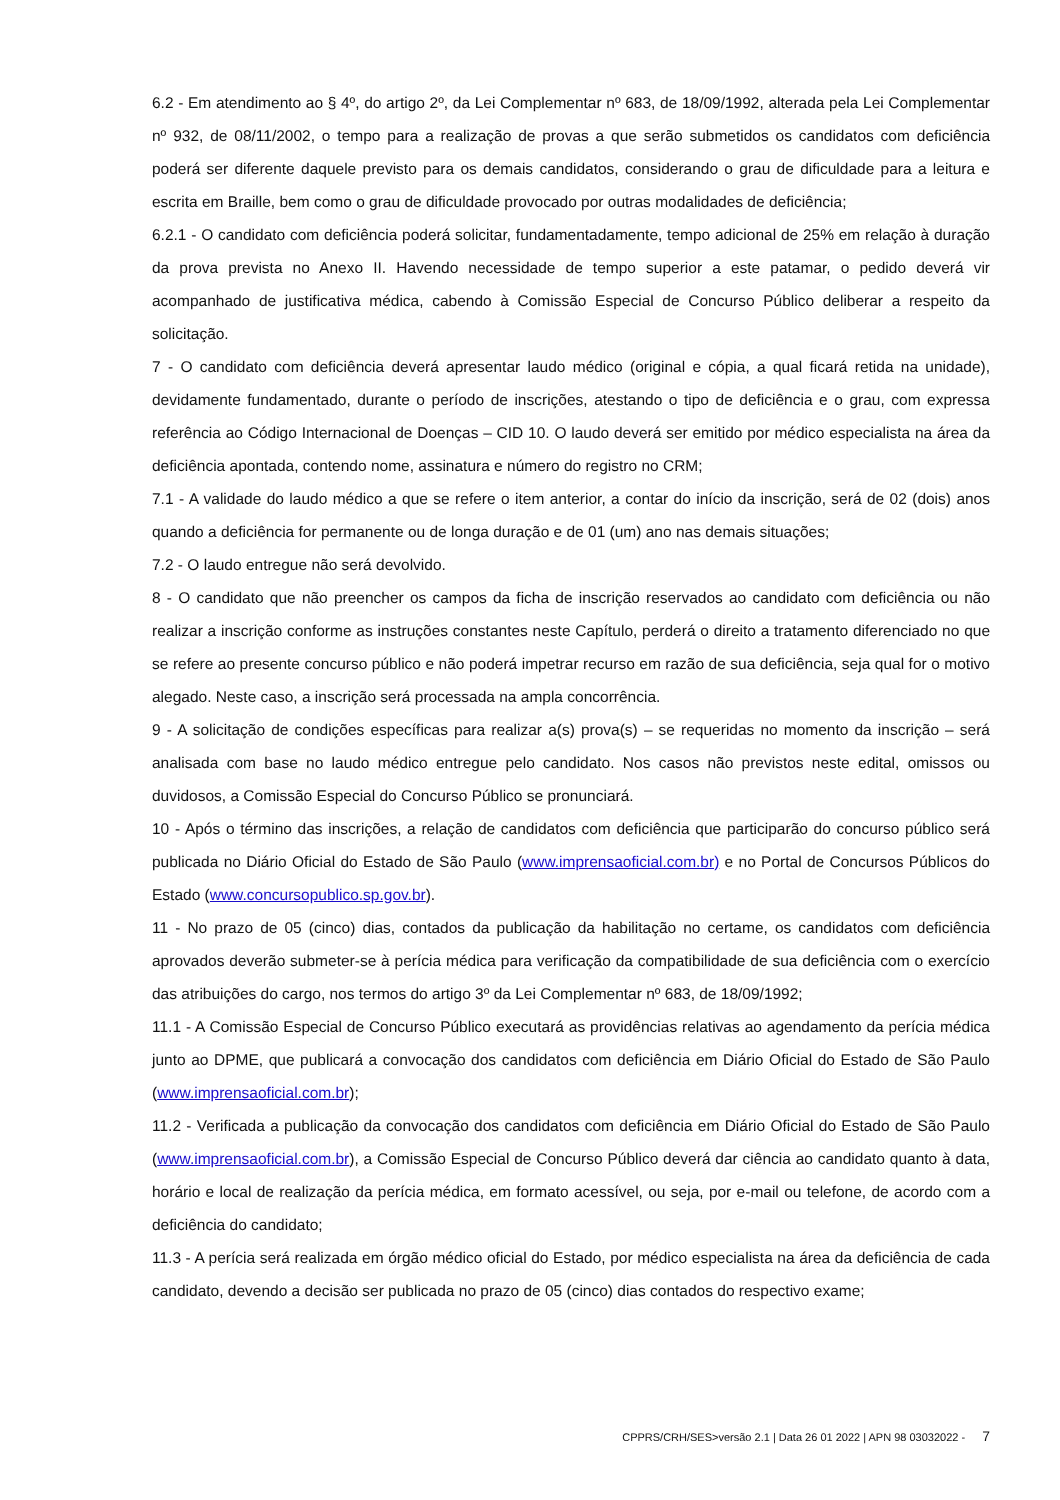6.2 - Em atendimento ao § 4º, do artigo 2º, da Lei Complementar nº 683, de 18/09/1992, alterada pela Lei Complementar nº 932, de 08/11/2002, o tempo para a realização de provas a que serão submetidos os candidatos com deficiência poderá ser diferente daquele previsto para os demais candidatos, considerando o grau de dificuldade para a leitura e escrita em Braille, bem como o grau de dificuldade provocado por outras modalidades de deficiência;
6.2.1 - O candidato com deficiência poderá solicitar, fundamentadamente, tempo adicional de 25% em relação à duração da prova prevista no Anexo II. Havendo necessidade de tempo superior a este patamar, o pedido deverá vir acompanhado de justificativa médica, cabendo à Comissão Especial de Concurso Público deliberar a respeito da solicitação.
7 - O candidato com deficiência deverá apresentar laudo médico (original e cópia, a qual ficará retida na unidade), devidamente fundamentado, durante o período de inscrições, atestando o tipo de deficiência e o grau, com expressa referência ao Código Internacional de Doenças – CID 10. O laudo deverá ser emitido por médico especialista na área da deficiência apontada, contendo nome, assinatura e número do registro no CRM;
7.1 - A validade do laudo médico a que se refere o item anterior, a contar do início da inscrição, será de 02 (dois) anos quando a deficiência for permanente ou de longa duração e de 01 (um) ano nas demais situações;
7.2 - O laudo entregue não será devolvido.
8 - O candidato que não preencher os campos da ficha de inscrição reservados ao candidato com deficiência ou não realizar a inscrição conforme as instruções constantes neste Capítulo, perderá o direito a tratamento diferenciado no que se refere ao presente concurso público e não poderá impetrar recurso em razão de sua deficiência, seja qual for o motivo alegado. Neste caso, a inscrição será processada na ampla concorrência.
9 - A solicitação de condições específicas para realizar a(s) prova(s) – se requeridas no momento da inscrição – será analisada com base no laudo médico entregue pelo candidato. Nos casos não previstos neste edital, omissos ou duvidosos, a Comissão Especial do Concurso Público se pronunciará.
10 - Após o término das inscrições, a relação de candidatos com deficiência que participarão do concurso público será publicada no Diário Oficial do Estado de São Paulo (www.imprensaoficial.com.br) e no Portal de Concursos Públicos do Estado (www.concursopublico.sp.gov.br).
11 - No prazo de 05 (cinco) dias, contados da publicação da habilitação no certame, os candidatos com deficiência aprovados deverão submeter-se à perícia médica para verificação da compatibilidade de sua deficiência com o exercício das atribuições do cargo, nos termos do artigo 3º da Lei Complementar nº 683, de 18/09/1992;
11.1 - A Comissão Especial de Concurso Público executará as providências relativas ao agendamento da perícia médica junto ao DPME, que publicará a convocação dos candidatos com deficiência em Diário Oficial do Estado de São Paulo (www.imprensaoficial.com.br);
11.2 - Verificada a publicação da convocação dos candidatos com deficiência em Diário Oficial do Estado de São Paulo (www.imprensaoficial.com.br), a Comissão Especial de Concurso Público deverá dar ciência ao candidato quanto à data, horário e local de realização da perícia médica, em formato acessível, ou seja, por e-mail ou telefone, de acordo com a deficiência do candidato;
11.3 - A perícia será realizada em órgão médico oficial do Estado, por médico especialista na área da deficiência de cada candidato, devendo a decisão ser publicada no prazo de 05 (cinco) dias contados do respectivo exame;
CPPRS/CRH/SES>versão 2.1 | Data 26 01 2022 | APN 98 03032022 - 7